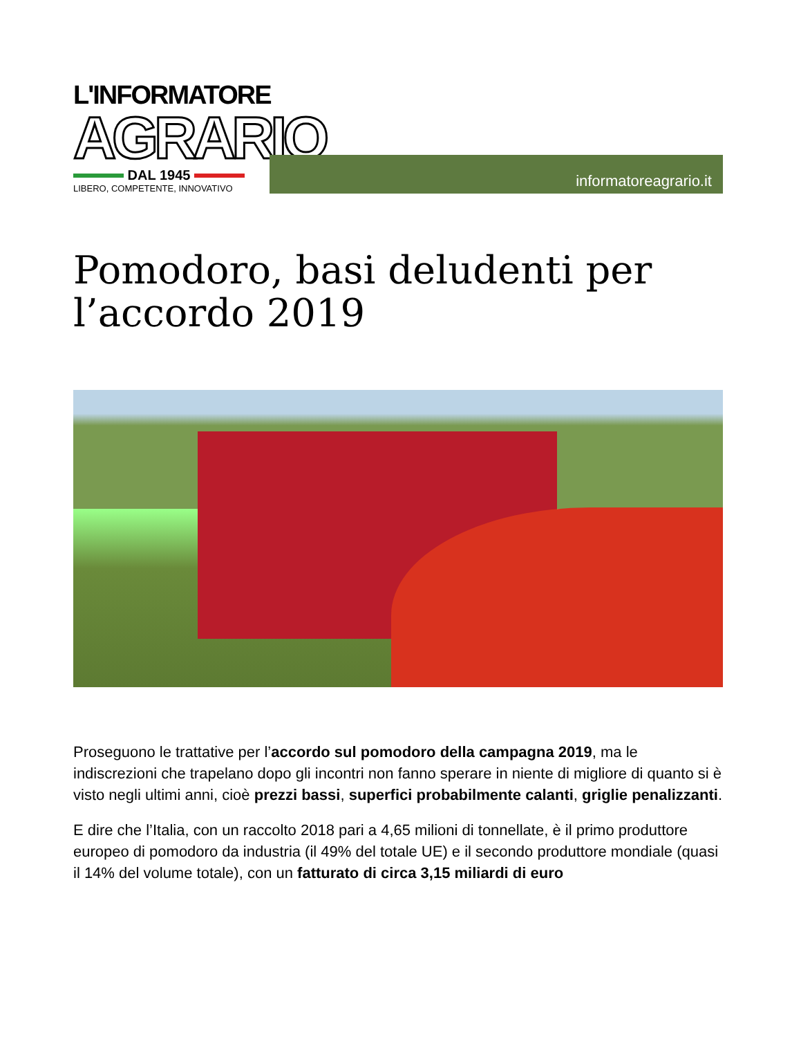L'INFORMATORE
AGRARIO
DAL 1945
LIBERO, COMPETENTE, INNOVATIVO
informatoreagrario.it
Pomodoro, basi deludenti per l’accordo 2019
Proseguono le trattative per l’accordo sul pomodoro della campagna 2019, ma le indiscrezioni che trapelano dopo gli incontri non fanno sperare in niente di migliore di quanto si è visto negli ultimi anni, cioè prezzi bassi, superfici probabilmente calanti, griglie penalizzanti.
E dire che l’Italia, con un raccolto 2018 pari a 4,65 milioni di tonnellate, è il primo produttore europeo di pomodoro da industria (il 49% del totale UE) e il secondo produttore mondiale (quasi il 14% del volume totale), con un fatturato di circa 3,15 miliardi di euro